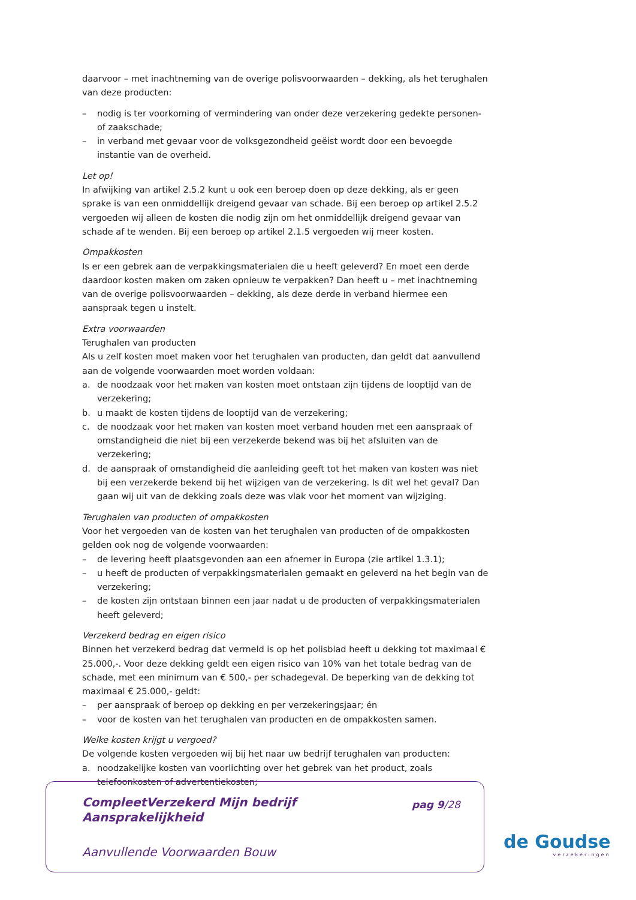daarvoor – met inachtneming van de overige polisvoorwaarden – dekking, als het terughalen van deze producten:
– nodig is ter voorkoming of vermindering van onder deze verzekering gedekte personen- of zaakschade;
– in verband met gevaar voor de volksgezondheid geëist wordt door een bevoegde instantie van de overheid.
Let op!
In afwijking van artikel 2.5.2 kunt u ook een beroep doen op deze dekking, als er geen sprake is van een onmiddellijk dreigend gevaar van schade. Bij een beroep op artikel 2.5.2 vergoeden wij alleen de kosten die nodig zijn om het onmiddellijk dreigend gevaar van schade af te wenden. Bij een beroep op artikel 2.1.5 vergoeden wij meer kosten.
Ompakkosten
Is er een gebrek aan de verpakkingsmaterialen die u heeft geleverd? En moet een derde daardoor kosten maken om zaken opnieuw te verpakken? Dan heeft u – met inachtneming van de overige polisvoorwaarden – dekking, als deze derde in verband hiermee een aanspraak tegen u instelt.
Extra voorwaarden
Terughalen van producten
Als u zelf kosten moet maken voor het terughalen van producten, dan geldt dat aanvullend aan de volgende voorwaarden moet worden voldaan:
a. de noodzaak voor het maken van kosten moet ontstaan zijn tijdens de looptijd van de verzekering;
b. u maakt de kosten tijdens de looptijd van de verzekering;
c. de noodzaak voor het maken van kosten moet verband houden met een aanspraak of omstandigheid die niet bij een verzekerde bekend was bij het afsluiten van de verzekering;
d. de aanspraak of omstandigheid die aanleiding geeft tot het maken van kosten was niet bij een verzekerde bekend bij het wijzigen van de verzekering. Is dit wel het geval? Dan gaan wij uit van de dekking zoals deze was vlak voor het moment van wijziging.
Terughalen van producten of ompakkosten
Voor het vergoeden van de kosten van het terughalen van producten of de ompakkosten gelden ook nog de volgende voorwaarden:
– de levering heeft plaatsgevonden aan een afnemer in Europa (zie artikel 1.3.1);
– u heeft de producten of verpakkingsmaterialen gemaakt en geleverd na het begin van de verzekering;
– de kosten zijn ontstaan binnen een jaar nadat u de producten of verpakkingsmaterialen heeft geleverd;
Verzekerd bedrag en eigen risico
Binnen het verzekerd bedrag dat vermeld is op het polisblad heeft u dekking tot maximaal € 25.000,-. Voor deze dekking geldt een eigen risico van 10% van het totale bedrag van de schade, met een minimum van € 500,- per schadegeval. De beperking van de dekking tot maximaal € 25.000,- geldt:
– per aanspraak of beroep op dekking en per verzekeringsjaar; én
– voor de kosten van het terughalen van producten en de ompakkosten samen.
Welke kosten krijgt u vergoed?
De volgende kosten vergoeden wij bij het naar uw bedrijf terughalen van producten:
a. noodzakelijke kosten van voorlichting over het gebrek van het product, zoals telefoonkosten of advertentiekosten;
CompleetVerzekerd Mijn bedrijf
Aansprakelijkheid
pag 9/28
Aanvullende Voorwaarden Bouw
de Goudse
verzekeringen